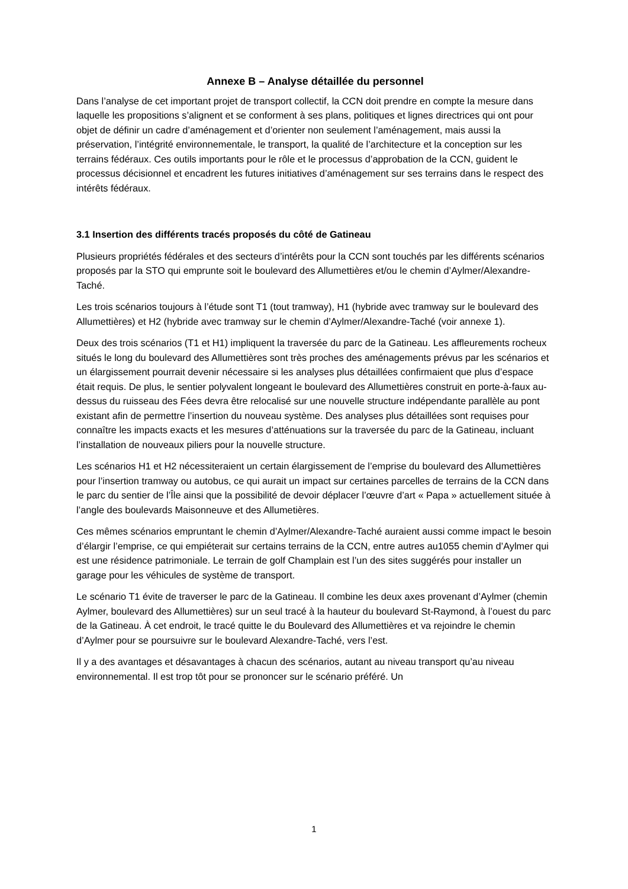Annexe B – Analyse détaillée du personnel
Dans l’analyse de cet important projet de transport collectif, la CCN doit prendre en compte la mesure dans laquelle les propositions s’alignent et se conforment à ses plans, politiques et lignes directrices qui ont pour objet de définir un cadre d’aménagement et d’orienter non seulement l’aménagement, mais aussi la préservation, l’intégrité environnementale, le transport, la qualité de l’architecture et la conception sur les terrains fédéraux. Ces outils importants pour le rôle et le processus d’approbation de la CCN, guident le processus décisionnel et encadrent les futures initiatives d’aménagement sur ses terrains dans le respect des intérêts fédéraux.
3.1 Insertion des différents tracés proposés du côté de Gatineau
Plusieurs propriétés fédérales et des secteurs d’intérêts pour la CCN sont touchés par les différents scénarios proposés par la STO qui emprunte soit le boulevard des Allumettières et/ou le chemin d’Aylmer/Alexandre-Taché.
Les trois scénarios toujours à l’étude sont T1 (tout tramway), H1 (hybride avec tramway sur le boulevard des Allumettières) et H2 (hybride avec tramway sur le chemin d’Aylmer/Alexandre-Taché (voir annexe 1).
Deux des trois scénarios (T1 et H1) impliquent la traversée du parc de la Gatineau. Les affleurements rocheux situés le long du boulevard des Allumettières sont très proches des aménagements prévus par les scénarios et un élargissement pourrait devenir nécessaire si les analyses plus détaillées confirmaient que plus d’espace était requis. De plus, le sentier polyvalent longeant le boulevard des Allumettières construit en porte-à-faux au-dessus du ruisseau des Fées devra être relocalisé sur une nouvelle structure indépendante parallèle au pont existant afin de permettre l’insertion du nouveau système. Des analyses plus détaillées sont requises pour connaître les impacts exacts et les mesures d’atténuations sur la traversée du parc de la Gatineau, incluant l’installation de nouveaux piliers pour la nouvelle structure.
Les scénarios H1 et H2 nécessiteraient un certain élargissement de l’emprise du boulevard des Allumettières pour l’insertion tramway ou autobus, ce qui aurait un impact sur certaines parcelles de terrains de la CCN dans le parc du sentier de l’Île ainsi que la possibilité de devoir déplacer l’œuvre d’art « Papa » actuellement située à l’angle des boulevards Maisonneuve et des Allumetières.
Ces mêmes scénarios empruntant le chemin d’Aylmer/Alexandre-Taché auraient aussi comme impact le besoin d’élargir l’emprise, ce qui empiéterait sur certains terrains de la CCN, entre autres au1055 chemin d’Aylmer qui est une résidence patrimoniale. Le terrain de golf Champlain est l’un des sites suggérés pour installer un garage pour les véhicules de système de transport.
Le scénario T1 évite de traverser le parc de la Gatineau. Il combine les deux axes provenant d’Aylmer (chemin Aylmer, boulevard des Allumettières) sur un seul tracé à la hauteur du boulevard St-Raymond, à l’ouest du parc de la Gatineau. À cet endroit, le tracé quitte le du Boulevard des Allumettières et va rejoindre le chemin d’Aylmer pour se poursuivre sur le boulevard Alexandre-Taché, vers l’est.
Il y a des avantages et désavantages à chacun des scénarios, autant au niveau transport qu’au niveau environnemental. Il est trop tôt pour se prononcer sur le scénario préféré. Un
1